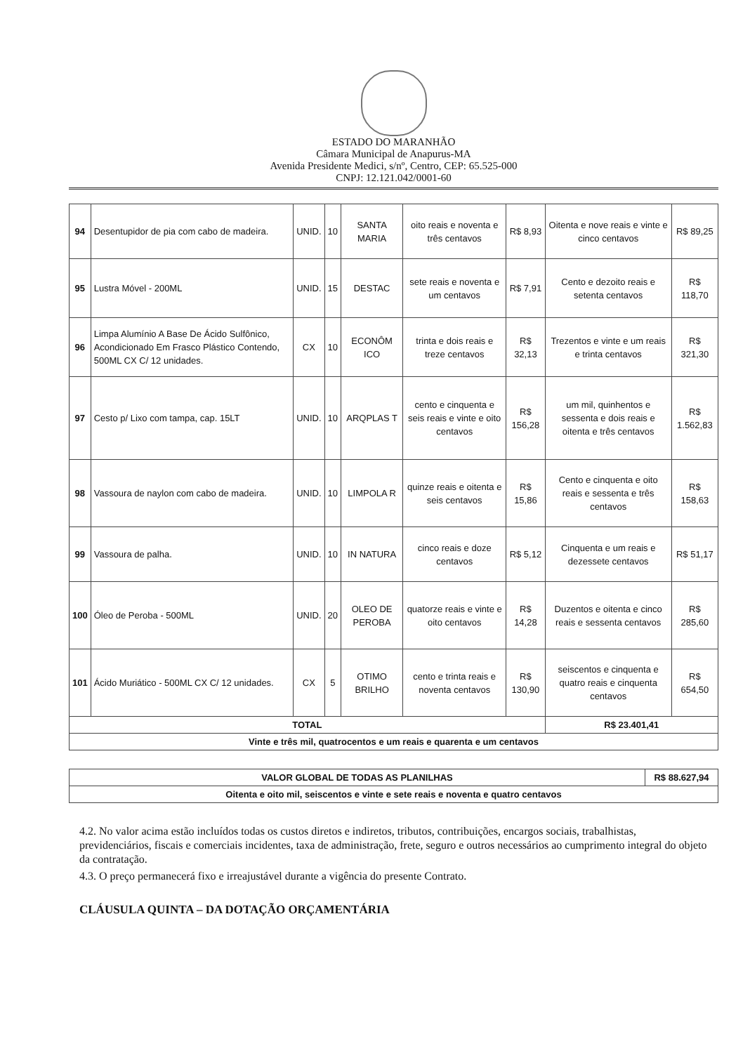ESTADO DO MARANHÃO
Câmara Municipal de Anapurus-MA
Avenida Presidente Medici, s/nº, Centro, CEP: 65.525-000
CNPJ: 12.121.042/0001-60
| 94 | Desentupidor de pia com cabo de madeira. | UNID. | 10 | SANTA MARIA | oito reais e noventa e três centavos | R$ 8,93 | Oitenta e nove reais e vinte e cinco centavos | R$ 89,25 |
| 95 | Lustra Móvel - 200ML | UNID. | 15 | DESTAC | sete reais e noventa e um centavos | R$ 7,91 | Cento e dezoito reais e setenta centavos | R$ 118,70 |
| 96 | Limpa Alumínio A Base De Ácido Sulfônico, Acondicionado Em Frasco Plástico Contendo, 500ML CX C/ 12 unidades. | CX | 10 | ECONÔM ICO | trinta e dois reais e treze centavos | R$ 32,13 | Trezentos e vinte e um reais e trinta centavos | R$ 321,30 |
| 97 | Cesto p/ Lixo com tampa, cap. 15LT | UNID. | 10 | ARQPLAS T | cento e cinquenta e seis reais e vinte e oito centavos | R$ 156,28 | um mil, quinhentos e sessenta e dois reais e oitenta e três centavos | R$ 1.562,83 |
| 98 | Vassoura de naylon com cabo de madeira. | UNID. | 10 | LIMPOLA R | quinze reais e oitenta e seis centavos | R$ 15,86 | Cento e cinquenta e oito reais e sessenta e três centavos | R$ 158,63 |
| 99 | Vassoura de palha. | UNID. | 10 | IN NATURA | cinco reais e doze centavos | R$ 5,12 | Cinquenta e um reais e dezessete centavos | R$ 51,17 |
| 100 | Óleo de Peroba - 500ML | UNID. | 20 | OLEO DE PEROBA | quatorze reais e vinte e oito centavos | R$ 14,28 | Duzentos e oitenta e cinco reais e sessenta centavos | R$ 285,60 |
| 101 | Ácido Muriático - 500ML CX C/ 12 unidades. | CX | 5 | OTIMO BRILHO | cento e trinta reais e noventa centavos | R$ 130,90 | seiscentos e cinquenta e quatro reais e cinquenta centavos | R$ 654,50 |
| TOTAL | | | | | | | R$ 23.401,41 | |
| Vinte e três mil, quatrocentos e um reais e quarenta e um centavos | | | | | | | | |
| VALOR GLOBAL DE TODAS AS PLANILHAS | R$ 88.627,94 |
| Oitenta e oito mil, seiscentos e vinte e sete reais e noventa e quatro centavos | |
4.2. No valor acima estão incluídos todas os custos diretos e indiretos, tributos, contribuições, encargos sociais, trabalhistas, previdenciários, fiscais e comerciais incidentes, taxa de administração, frete, seguro e outros necessários ao cumprimento integral do objeto da contratação.
4.3. O preço permanecerá fixo e irreajustável durante a vigência do presente Contrato.
CLÁUSULA QUINTA – DA DOTAÇÃO ORÇAMENTÁRIA